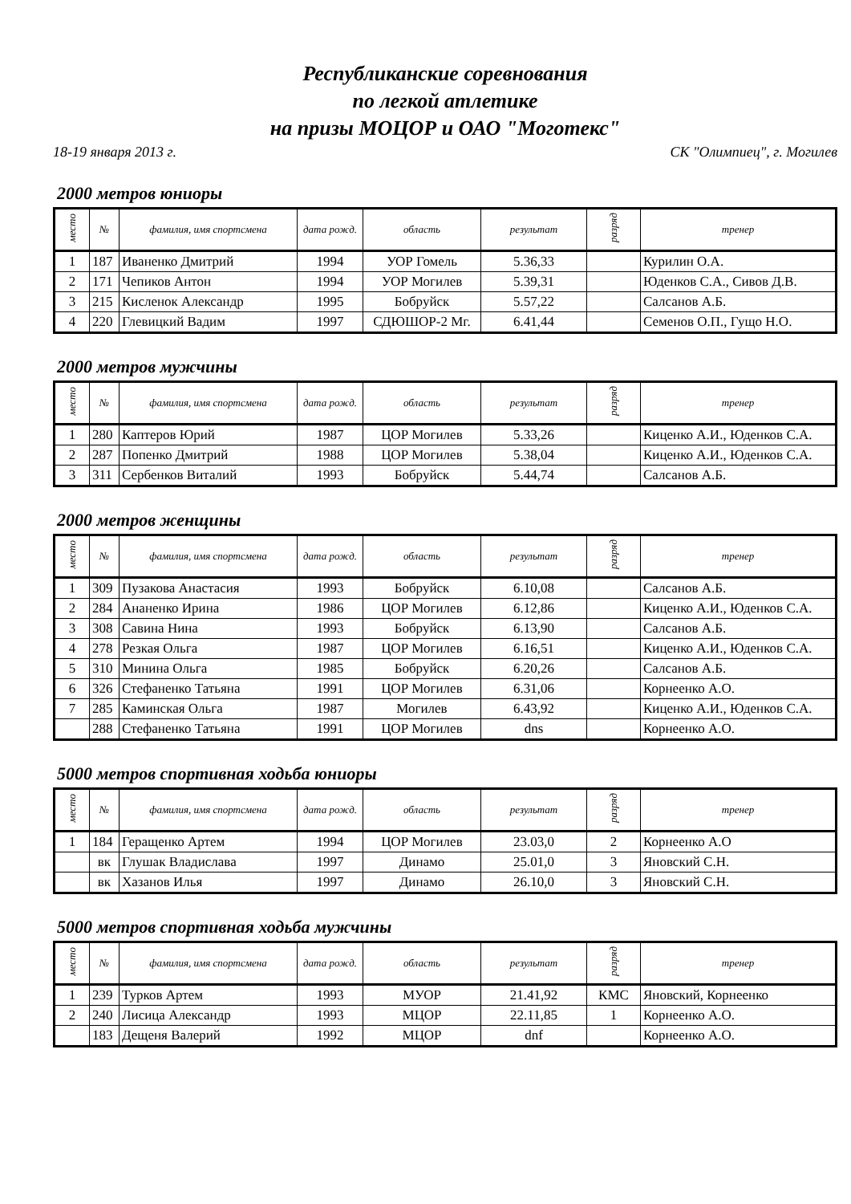Республиканские соревнования
по легкой атлетике
на призы МОЦОР и ОАО "Моготекс"
18-19 января 2013 г. СК "Олимпиец", г. Могилев
2000 метров юниоры
| место | № | фамилия, имя спортсмена | дата рожд. | область | результат | разряд | тренер |
| --- | --- | --- | --- | --- | --- | --- | --- |
| 1 | 187 | Иваненко Дмитрий | 1994 | УОР Гомель | 5.36,33 | | Курилин О.А. |
| 2 | 171 | Чепиков Антон | 1994 | УОР Могилев | 5.39,31 | | Юденков С.А., Сивов Д.В. |
| 3 | 215 | Кисленок Александр | 1995 | Бобруйск | 5.57,22 | | Салсанов А.Б. |
| 4 | 220 | Глевицкий Вадим | 1997 | СДЮШОР-2 Мг. | 6.41,44 | | Семенов О.П., Гущо Н.О. |
2000 метров мужчины
| место | № | фамилия, имя спортсмена | дата рожд. | область | результат | разряд | тренер |
| --- | --- | --- | --- | --- | --- | --- | --- |
| 1 | 280 | Каптеров Юрий | 1987 | ЦОР Могилев | 5.33,26 | | Киценко А.И., Юденков С.А. |
| 2 | 287 | Попенко Дмитрий | 1988 | ЦОР Могилев | 5.38,04 | | Киценко А.И., Юденков С.А. |
| 3 | 311 | Сербенков Виталий | 1993 | Бобруйск | 5.44,74 | | Салсанов А.Б. |
2000 метров женщины
| место | № | фамилия, имя спортсмена | дата рожд. | область | результат | разряд | тренер |
| --- | --- | --- | --- | --- | --- | --- | --- |
| 1 | 309 | Пузакова Анастасия | 1993 | Бобруйск | 6.10,08 | | Салсанов А.Б. |
| 2 | 284 | Ананенко Ирина | 1986 | ЦОР Могилев | 6.12,86 | | Киценко А.И., Юденков С.А. |
| 3 | 308 | Савина Нина | 1993 | Бобруйск | 6.13,90 | | Салсанов А.Б. |
| 4 | 278 | Резкая Ольга | 1987 | ЦОР Могилев | 6.16,51 | | Киценко А.И., Юденков С.А. |
| 5 | 310 | Минина Ольга | 1985 | Бобруйск | 6.20,26 | | Салсанов А.Б. |
| 6 | 326 | Стефаненко Татьяна | 1991 | ЦОР Могилев | 6.31,06 | | Корнеенко А.О. |
| 7 | 285 | Каминская Ольга | 1987 | Могилев | 6.43,92 | | Киценко А.И., Юденков С.А. |
| | 288 | Стефаненко Татьяна | 1991 | ЦОР Могилев | dns | | Корнеенко А.О. |
5000 метров спортивная ходьба юниоры
| место | № | фамилия, имя спортсмена | дата рожд. | область | результат | разряд | тренер |
| --- | --- | --- | --- | --- | --- | --- | --- |
| 1 | 184 | Геращенко Артем | 1994 | ЦОР Могилев | 23.03,0 | 2 | Корнеенко А.О |
| | вк | Глушак Владислава | 1997 | Динамо | 25.01,0 | 3 | Яновский С.Н. |
| | вк | Хазанов Илья | 1997 | Динамо | 26.10,0 | 3 | Яновский С.Н. |
5000 метров спортивная ходьба мужчины
| место | № | фамилия, имя спортсмена | дата рожд. | область | результат | разряд | тренер |
| --- | --- | --- | --- | --- | --- | --- | --- |
| 1 | 239 | Турков Артем | 1993 | МУОР | 21.41,92 | КМС | Яновский, Корнеенко |
| 2 | 240 | Лисица Александр | 1993 | МЦОР | 22.11,85 | 1 | Корнеенко А.О. |
| | 183 | Дещеня Валерий | 1992 | МЦОР | dnf | | Корнеенко А.О. |